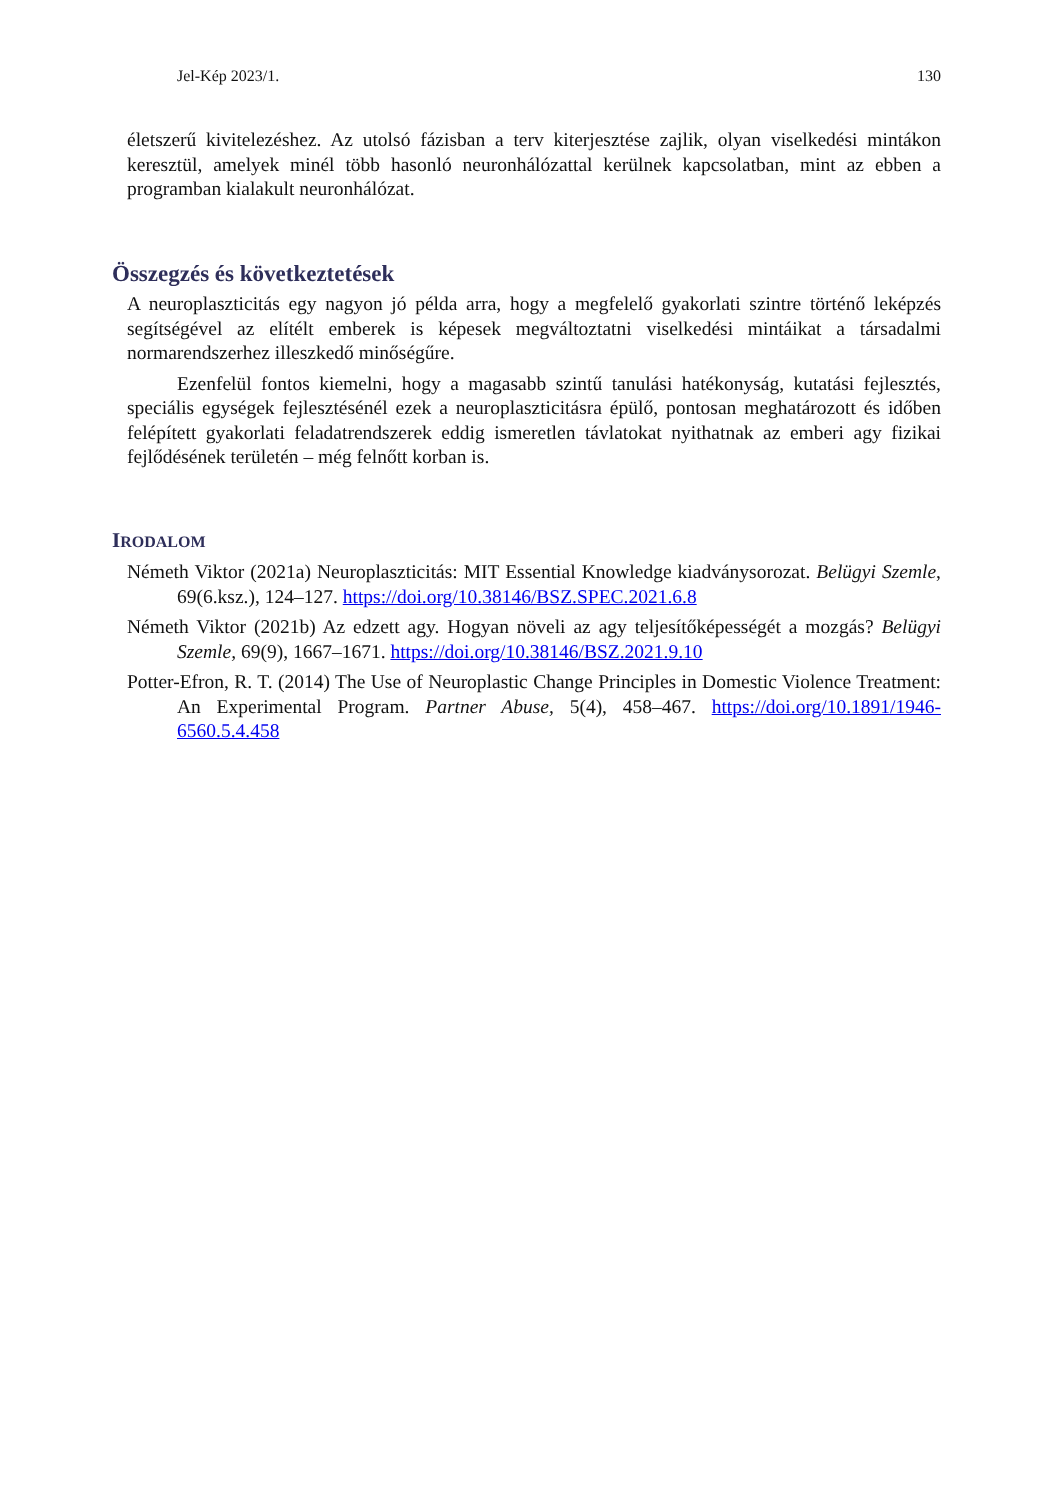Jel-Kép 2023/1. 130
életszerű kivitelezéshez. Az utolsó fázisban a terv kiterjesztése zajlik, olyan viselkedési mintákon keresztül, amelyek minél több hasonló neuronhálózattal kerülnek kapcsolatban, mint az ebben a programban kialakult neuronhálózat.
Összegzés és következtetések
A neuroplaszticitás egy nagyon jó példa arra, hogy a megfelelő gyakorlati szintre történő leképzés segítségével az elítélt emberek is képesek megváltoztatni viselkedési mintáikat a társadalmi normarendszerhez illeszkedő minőségűre.
Ezenfelül fontos kiemelni, hogy a magasabb szintű tanulási hatékonyság, kutatási fejlesztés, speciális egységek fejlesztésénél ezek a neuroplaszticitásra épülő, pontosan meghatározott és időben felépített gyakorlati feladatrendszerek eddig ismeretlen távlatokat nyithatnak az emberi agy fizikai fejlődésének területén – még felnőtt korban is.
IRODALOM
Németh Viktor (2021a) Neuroplaszticitás: MIT Essential Knowledge kiadványsorozat. Belügyi Szemle, 69(6.ksz.), 124–127. https://doi.org/10.38146/BSZ.SPEC.2021.6.8
Németh Viktor (2021b) Az edzett agy. Hogyan növeli az agy teljesítőképességét a mozgás? Belügyi Szemle, 69(9), 1667–1671. https://doi.org/10.38146/BSZ.2021.9.10
Potter-Efron, R. T. (2014) The Use of Neuroplastic Change Principles in Domestic Violence Treatment: An Experimental Program. Partner Abuse, 5(4), 458–467. https://doi.org/10.1891/1946-6560.5.4.458